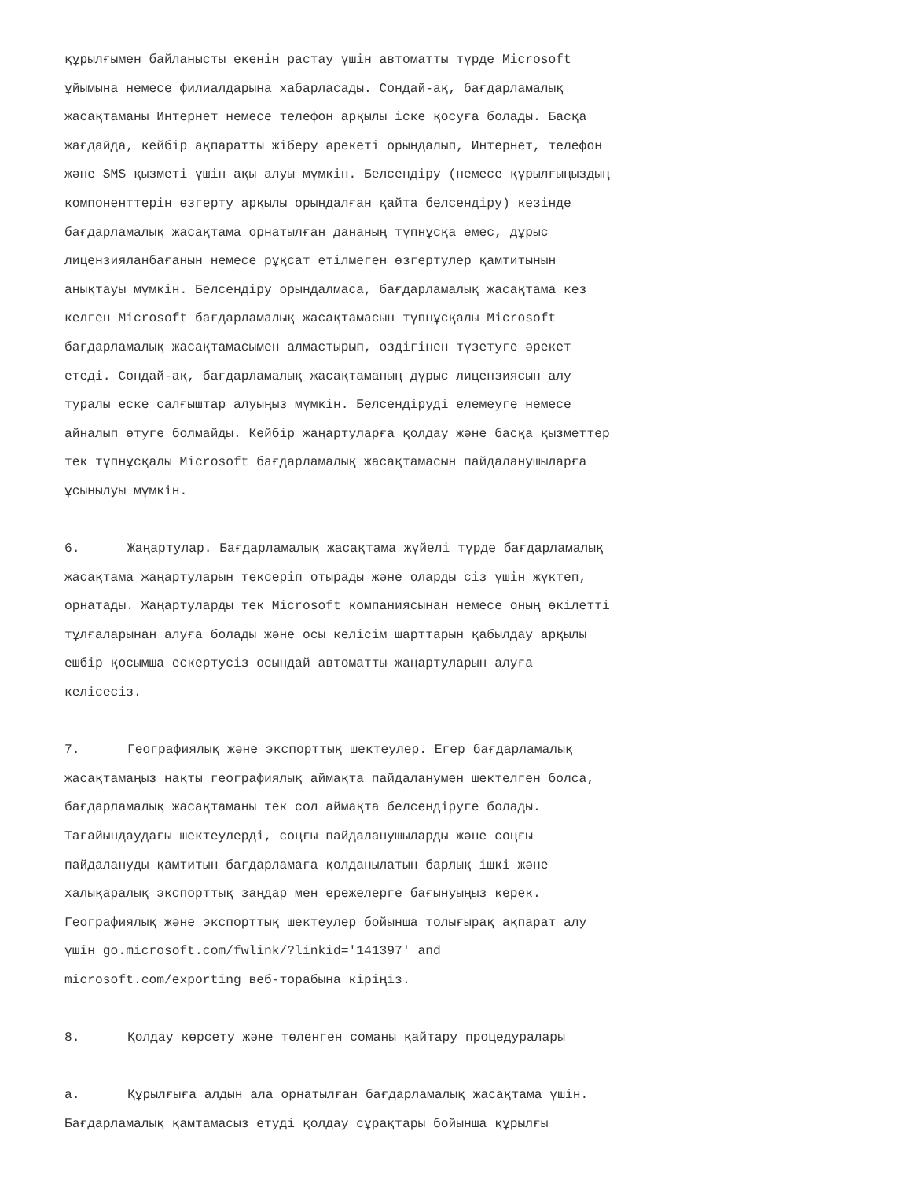құрылғымен байланысты екенін растау үшін автоматты түрде Microsoft
ұйымына немесе филиалдарына хабарласады. Сондай-ақ, бағдарламалық
жасақтаманы Интернет немесе телефон арқылы іске қосуға болады. Басқа
жағдайда, кейбір ақпаратты жіберу әрекеті орындалып, Интернет, телефон
және SMS қызметі үшін ақы алуы мүмкін. Белсендіру (немесе құрылғыңыздың
компоненттерін өзгерту арқылы орындалған қайта белсендіру) кезінде
бағдарламалық жасақтама орнатылған дананың түпнұсқа емес, дұрыс
лицензияланбағанын немесе рұқсат етілмеген өзгертулер қамтитынын
анықтауы мүмкін. Белсендіру орындалмаса, бағдарламалық жасақтама кез
келген Microsoft бағдарламалық жасақтамасын түпнұсқалы Microsoft
бағдарламалық жасақтамасымен алмастырып, өздігінен түзетуге әрекет
етеді. Сондай-ақ, бағдарламалық жасақтаманың дұрыс лицензиясын алу
туралы еске салғыштар алуыңыз мүмкін. Белсендіруді елемеуге немесе
айналып өтуге болмайды. Кейбір жаңартуларға қолдау және басқа қызметтер
тек түпнұсқалы Microsoft бағдарламалық жасақтамасын пайдаланушыларға
ұсынылуы мүмкін.
6. Жаңартулар. Бағдарламалық жасақтама жүйелі түрде бағдарламалық
жасақтама жаңартуларын тексеріп отырады және оларды сіз үшін жүктеп,
орнатады. Жаңартуларды тек Microsoft компаниясынан немесе оның өкілетті
тұлғаларынан алуға болады және осы келісім шарттарын қабылдау арқылы
ешбір қосымша ескертусіз осындай автоматты жаңартуларын алуға
келісесіз.
7. Географиялық және экспорттық шектеулер. Егер бағдарламалық
жасақтамаңыз нақты географиялық аймақта пайдаланумен шектелген болса,
бағдарламалық жасақтаманы тек сол аймақта белсендіруге болады.
Тағайындаудағы шектеулерді, соңғы пайдаланушыларды және соңғы
пайдалануды қамтитын бағдарламаға қолданылатын барлық ішкі және
халықаралық экспорттық заңдар мен ережелерге бағынуыңыз керек.
Географиялық және экспорттық шектеулер бойынша толығырақ ақпарат алу
үшін go.microsoft.com/fwlink/?linkid='141397' and
microsoft.com/exporting веб-торабына кіріңіз.
8. Қолдау көрсету және төленген соманы қайтару процедуралары
a. Құрылғыға алдын ала орнатылған бағдарламалық жасақтама үшін.
Бағдарламалық қамтамасыз етуді қолдау сұрақтары бойынша құрылғы